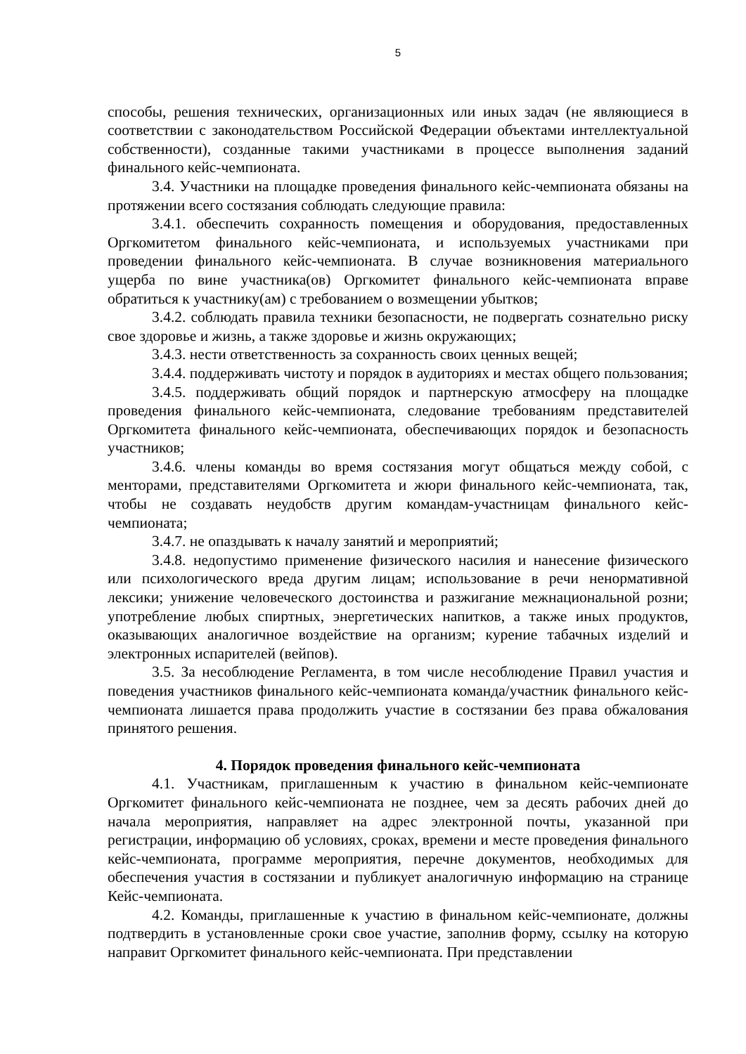5
способы, решения технических, организационных или иных задач (не являющиеся в соответствии с законодательством Российской Федерации объектами интеллектуальной собственности), созданные такими участниками в процессе выполнения заданий финального кейс-чемпионата.
3.4. Участники на площадке проведения финального кейс-чемпионата обязаны на протяжении всего состязания соблюдать следующие правила:
3.4.1. обеспечить сохранность помещения и оборудования, предоставленных Оргкомитетом финального кейс-чемпионата, и используемых участниками при проведении финального кейс-чемпионата. В случае возникновения материального ущерба по вине участника(ов) Оргкомитет финального кейс-чемпионата вправе обратиться к участнику(ам) с требованием о возмещении убытков;
3.4.2. соблюдать правила техники безопасности, не подвергать сознательно риску свое здоровье и жизнь, а также здоровье и жизнь окружающих;
3.4.3. нести ответственность за сохранность своих ценных вещей;
3.4.4. поддерживать чистоту и порядок в аудиториях и местах общего пользования;
3.4.5. поддерживать общий порядок и партнерскую атмосферу на площадке проведения финального кейс-чемпионата, следование требованиям представителей Оргкомитета финального кейс-чемпионата, обеспечивающих порядок и безопасность участников;
3.4.6. члены команды во время состязания могут общаться между собой, с менторами, представителями Оргкомитета и жюри финального кейс-чемпионата, так, чтобы не создавать неудобств другим командам-участницам финального кейс-чемпионата;
3.4.7. не опаздывать к началу занятий и мероприятий;
3.4.8. недопустимо применение физического насилия и нанесение физического или психологического вреда другим лицам; использование в речи ненормативной лексики; унижение человеческого достоинства и разжигание межнациональной розни; употребление любых спиртных, энергетических напитков, а также иных продуктов, оказывающих аналогичное воздействие на организм; курение табачных изделий и электронных испарителей (вейпов).
3.5. За несоблюдение Регламента, в том числе несоблюдение Правил участия и поведения участников финального кейс-чемпионата команда/участник финального кейс-чемпионата лишается права продолжить участие в состязании без права обжалования принятого решения.
4. Порядок проведения финального кейс-чемпионата
4.1. Участникам, приглашенным к участию в финальном кейс-чемпионате Оргкомитет финального кейс-чемпионата не позднее, чем за десять рабочих дней до начала мероприятия, направляет на адрес электронной почты, указанной при регистрации, информацию об условиях, сроках, времени и месте проведения финального кейс-чемпионата, программе мероприятия, перечне документов, необходимых для обеспечения участия в состязании и публикует аналогичную информацию на странице Кейс-чемпионата.
4.2. Команды, приглашенные к участию в финальном кейс-чемпионате, должны подтвердить в установленные сроки свое участие, заполнив форму, ссылку на которую направит Оргкомитет финального кейс-чемпионата. При представлении